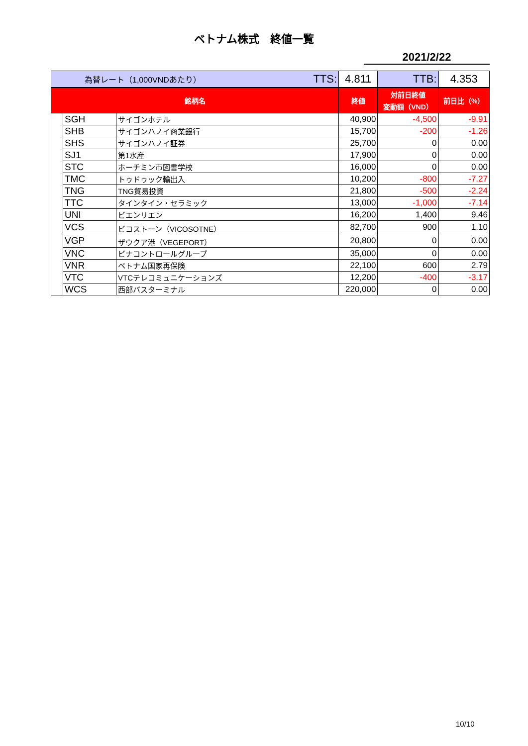ベトナム株式　終値一覧
2021/2/22
| 為替レート（1,000VNDあたり） | | | TTS: | 4.811 | TTB: | 4.353 |
| 銘柄名 | | | | 終値 | 対前日終値 変動額（VND） | 前日比（%） |
| | SGH | サイゴンホテル | | 40,900 | -4,500 | -9.91 |
| | SHB | サイゴンハノイ商業銀行 | | 15,700 | -200 | -1.26 |
| | SHS | サイゴンハノイ証券 | | 25,700 | 0 | 0.00 |
| | SJ1 | 第1水産 | | 17,900 | 0 | 0.00 |
| | STC | ホーチミン市図書学校 | | 16,000 | 0 | 0.00 |
| | TMC | トゥドゥック輸出入 | | 10,200 | -800 | -7.27 |
| | TNG | TNG貿易投資 | | 21,800 | -500 | -2.24 |
| | TTC | タインタイン・セラミック | | 13,000 | -1,000 | -7.14 |
| | UNI | ビエンリエン | | 16,200 | 1,400 | 9.46 |
| | VCS | ビコストーン（VICOSOTNE） | | 82,700 | 900 | 1.10 |
| | VGP | ザウクア港（VEGEPORT） | | 20,800 | 0 | 0.00 |
| | VNC | ビナコントロールグループ | | 35,000 | 0 | 0.00 |
| | VNR | ベトナム国家再保険 | | 22,100 | 600 | 2.79 |
| | VTC | VTCテレコミュニケーションズ | | 12,200 | -400 | -3.17 |
| | WCS | 西部バスターミナル | | 220,000 | 0 | 0.00 |
10/10